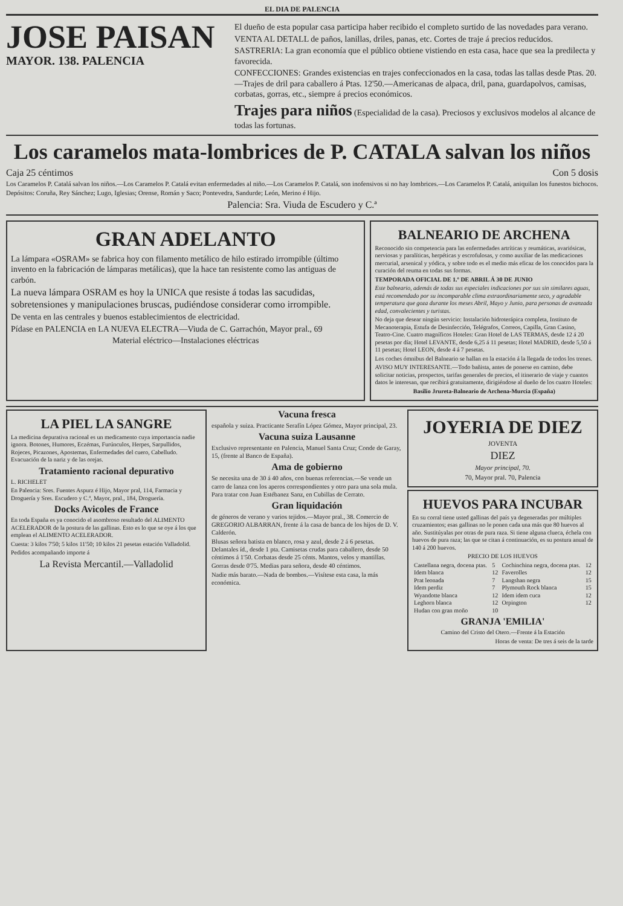EL DIA DE PALENCIA
JOSE PAISAN
MAYOR. 138. PALENCIA
El dueño de esta popular casa participa haber recibido el completo surtido de las novedades para verano.
VENTA AL DETALL de paños, lanillas, driles, panas, etc. Cortes de traje á precios reducidos.
SASTRERIA: La gran economía que el público obtiene vistiendo en esta casa, hace que sea la predilecta y favorecida.
CONFECCIONES: Grandes existencias en trajes confeccionados en la casa, todas las tallas desde Ptas. 20.—Trajes de dril para caballero á Ptas. 12'50.—Americanas de alpaca, dril, pana, guardapolvos, camisas, corbatas, gorras, etc., siempre á precios económicos.
Trajes para niños (Especialidad de la casa). Preciosos y exclusivos modelos al alcance de todas las fortunas.
Los caramelos mata-lombrices de P. CATALA salvan los niños
Caja 25 céntimos Con 5 dosis
Los Caramelos P. Catalá salvan los niños.—Los Caramelos P. Catalá evitan enfermedades al niño.—Los Caramelos P. Catalá, son inofensivos si no hay lombrices.—Los Caramelos P. Catalá, aniquilan los funestos bichocos.
Depósitos: Coruña, Rey Sánchez; Lugo, Iglesias; Orense, Román y Saco; Pontevedra, Sandurde; León, Merino é Hijo.
Palencia: Sra. Viuda de Escudero y C.ª
GRAN ADELANTO
La lámpara «OSRAM» se fabrica hoy con filamento metálico de hilo estirado irrompible (último invento en la fabricación de lámparas metálicas), que la hace tan resistente como las antiguas de carbón.
La nueva lámpara OSRAM es hoy la UNICA que resiste á todas las sacudidas, sobretensiones y manipulaciones bruscas, pudiéndose considerar como irrompible.
De venta en las centrales y buenos establecimientos de electricidad.
Pídase en PALENCIA en LA NUEVA ELECTRA—Viuda de C. Garrachón, Mayor pral., 69
Material eléctrico—Instalaciones eléctricas
BALNEARIO DE ARCHENA
Reconocido sin competencia para las enfermedades artríticas y reumáticas, avariósicas, nerviosas y paralíticas, herpéticas y escrofulosas, y como auxiliar de las medicaciones mercurial, arsenical y yódica, y sobre todo es el medio más eficaz de los conocidos para la curación del reuma en todas sus formas.
TEMPORADA OFICIAL DE 1.º DE ABRIL Á 30 DE JUNIO
Este balneario, además de todas sus especiales indicaciones por sus sin similares aguas, está recomendado por su incomparable clima extraordinariamente seco, y agradable temperatura que goza durante los meses Abril, Mayo y Junio, para personas de avanzada edad, convalecientes y turistas.
No deja que desear ningún servicio: Instalación hidroterápica completa, Instituto de Mecanoterapia, Estufa de Desinfección, Telégrafos, Correos, Capilla, Gran Casino, Teatro-Cine. Cuatro magníficos Hoteles: Gran Hotel de LAS TERMAS, desde 12 á 20 pesetas por día; Hotel LEVANTE, desde 6,25 á 11 pesetas; Hotel MADRID, desde 5,50 á 11 pesetas; Hotel LEON, desde 4 á 7 pesetas.
Los coches ómnibus del Balneario se hallan en la estación á la llegada de todos los trenes.
AVISO MUY INTERESANTE.—Todo bañista, antes de ponerse en camino, debe solicitar noticias, prospectos, tarifas generales de precios, el itinerario de viaje y cuantos datos le interesan, que recibirá gratuitamente, dirigiéndose al dueño de los cuatro Hoteles:
Basilio Jrureta-Balneario de Archena-Murcia (España)
LA PIEL LA SANGRE
La medicina depurativa racional es un medicamento cuya importancia nadie ignora. Botones, Humores, Eczémas, Furúnculos, Herpes, Sarpullidos, Rojeces, Picazones, Apostemas, Enfermedades del cuero, Cabelludo. Evacuación de la nariz y de las orejas.
Tratamiento racional depurativo
L. RICHELET
En Palencia: Sres. Fuentes Aspurz é Hijo, Mayor pral, 114, Farmacia y Droguería y Sres. Escudero y C.ª, Mayor, pral., 184, Droguería.
Docks Avicoles de France
En toda España es ya conocido el asombroso resultado del ALIMENTO ACELERADOR de la postura de las gallinas. Esto es lo que se oye á los que emplean el ALIMENTO ACELERADOR.
Cuesta: 3 kilos 7'50; 5 kilos 11'50; 10 kilos 21 pesetas estación Valladolid.
Pedidos acompañando importe á
La Revista Mercantil.—Valladolid
Vacuna fresca
española y suiza. Practicante Serafín López Gómez, Mayor principal, 23.
Vacuna suiza Lausanne
Exclusivo representante en Palencia, Manuel Santa Cruz; Conde de Garay, 15, (frente al Banco de España).
Ama de gobierno
Se necesita una de 30 á 40 años, con buenas referencias.—Se vende un carro de lanza con los aperos correspondientes y otro para una sola mula. Para tratar con Juan Estébanez Sanz, en Cubillas de Cerrato.
Gran liquidación
de géneros de verano y varios tejidos.—Mayor pral., 38. Comercio de GREGORIO ALBARRAN, frente á la casa de banca de los hijos de D. V. Calderón.
Blusas señora batista en blanco, rosa y azul, desde 2 á 6 pesetas. Delantales íd., desde 1 pta. Camisetas crudas para caballero, desde 50 céntimos á 1'50. Corbatas desde 25 cénts. Mantos, velos y mantillas. Gorras desde 0'75. Medias para señora, desde 40 céntimos.
Nadie más barato.—Nada de bombos.—Visítese esta casa, la más económica.
JOYERIA DE DIEZ
JOVENTA
DIEZ
Mayor principal, 70.
70, Mayor pral. 70, Palencia
HUEVOS PARA INCUBAR
En su corral tiene usted gallinas del país ya degeneradas por múltiples cruzamientos; esas gallinas no le ponen cada una más que 80 huevos al año. Sustitúyalas por otras de pura raza. Si tiene alguna clueca, échela con huevos de pura raza; las que se citan á continuación, es su postura anual de 140 á 200 huevos.
PRECIO DE LOS HUEVOS
| Castellana negra, docena ptas. | 5 | Cochinchina negra, docena ptas. | 12 |
| Idem blanca | 12 | Faverolles | 12 |
| Prat leonada | 7 | Langshan negra | 15 |
| Idem perdiz | 7 | Plymouth Rock blanca | 15 |
| Wyandotte blanca | 12 | Idem idem cuca | 12 |
| Leghorn blanca | 12 | Orpington | 12 |
| Hudan con gran moño | 10 | | |
GRANJA 'EMILIA'
Camino del Cristo del Otero.—Frente á la Estación
Horas de venta: De tres á seis de la tarde